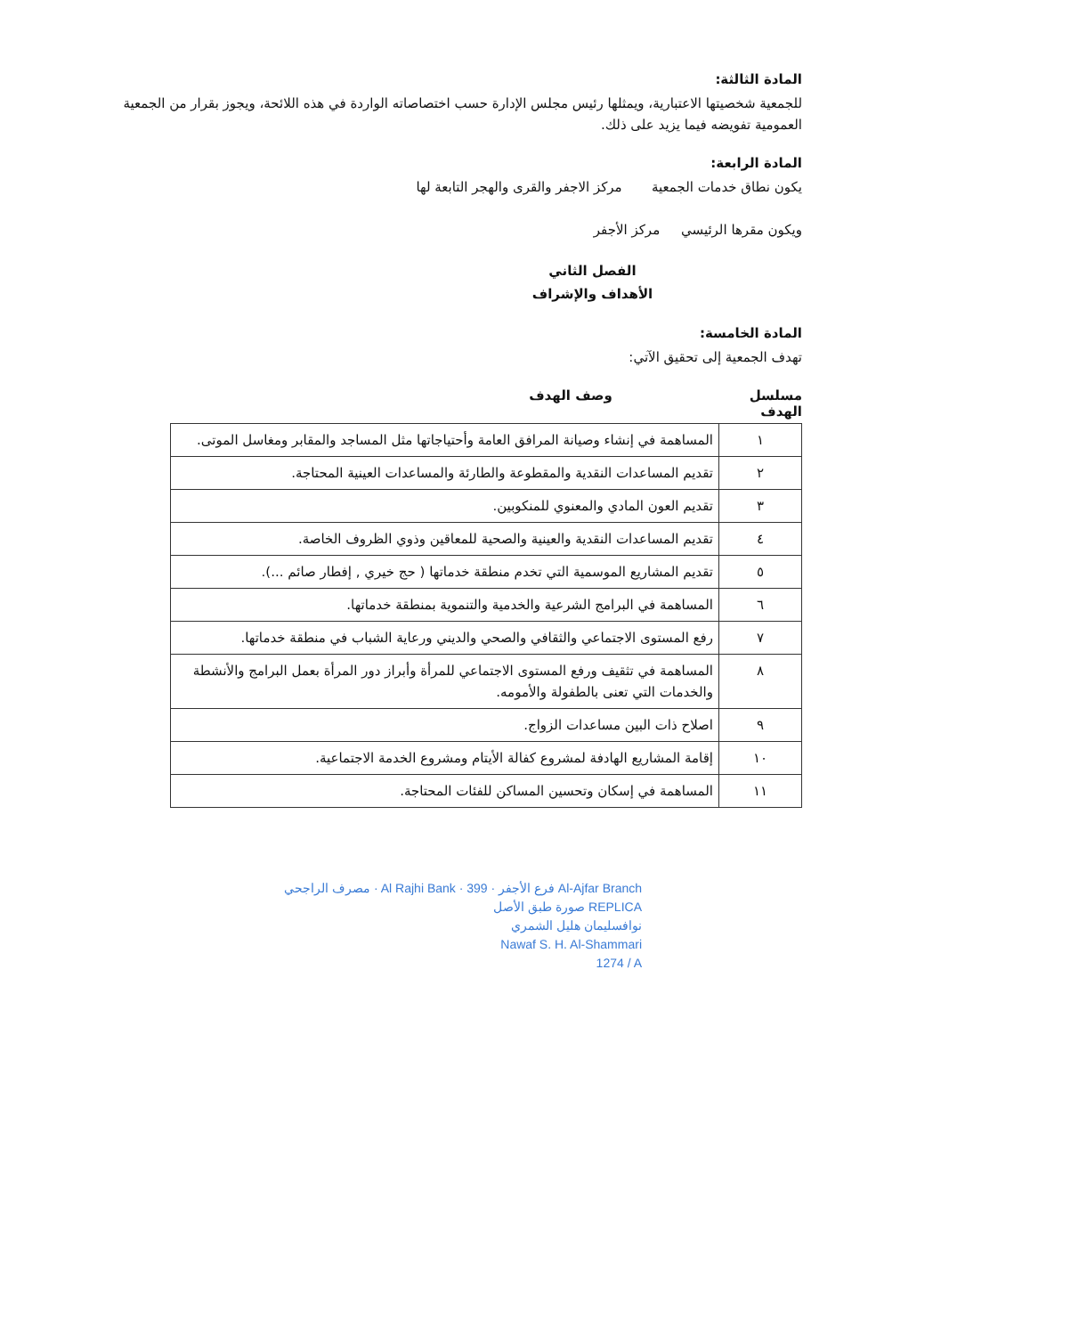المادة الثالثة:
للجمعية شخصيتها الاعتبارية، ويمثلها رئيس مجلس الإدارة حسب اختصاصاته الواردة في هذه اللائحة، ويجوز بقرار من الجمعية العمومية تفويضه فيما يزيد على ذلك.
المادة الرابعة:
يكون نطاق خدمات الجمعية مركز الاجفر والقرى والهجر التابعة لها
ويكون مقرها الرئيسي مركز الأجفر
الفصل الثاني
الأهداف والإشراف
المادة الخامسة:
تهدف الجمعية إلى تحقيق الآتي:
مسلسل الهدف وصف الهدف
| ١ | المساهمة في إنشاء وصيانة المرافق العامة وأحتياجاتها مثل المساجد والمقابر ومغاسل الموتى. |
| ٢ | تقديم المساعدات النقدية والمقطوعة والطارئة والمساعدات العينية المحتاجة. |
| ٣ | تقديم العون المادي والمعنوي للمنكوبين. |
| ٤ | تقديم المساعدات النقدية والعينية والصحية للمعاقين وذوي الظروف الخاصة. |
| ٥ | تقديم المشاريع الموسمية التي تخدم منطقة خدماتها ( حج خيري , إفطار صائم ...). |
| ٦ | المساهمة في البرامج الشرعية والخدمية والتنموية بمنطقة خدماتها. |
| ٧ | رفع المستوى الاجتماعي والثقافي والصحي والديني ورعاية الشباب في منطقة خدماتها. |
| ٨ | المساهمة في تثقيف ورفع المستوى الاجتماعي للمرأة وأبراز دور المرأة بعمل البرامج والأنشطة والخدمات التي تعنى بالطفولة والأمومه. |
| ٩ | اصلاح ذات البين مساعدات الزواج. |
| ١٠ | إقامة المشاريع الهادفة لمشروع كفالة الأيتام ومشروع الخدمة الاجتماعية. |
| ١١ | المساهمة في إسكان وتحسين المساكن للفئات المحتاجة. |
مصرف الراجحي · Al Rajhi Bank · 399 · فرع الأجفر Al-Ajfar Branch
صورة طبق الأصل REPLICA
نوافسليمان هليل الشمري
Nawaf S. H. Al-Shammari
1274 / A